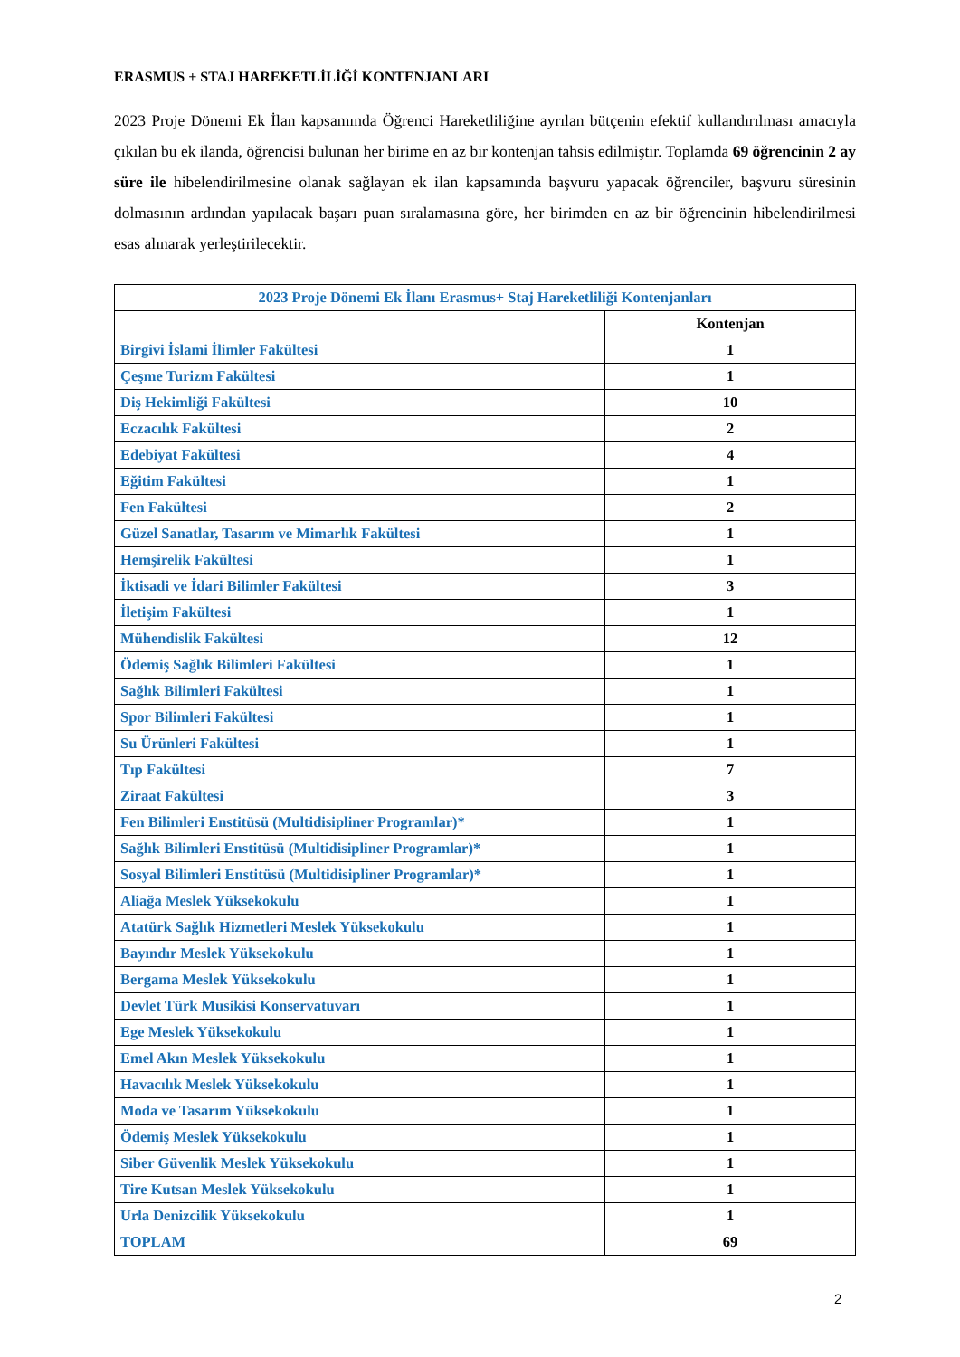ERASMUS + STAJ HAREKETLİLİĞİ KONTENJANLARI
2023 Proje Dönemi Ek İlan kapsamında Öğrenci Hareketliliğine ayrılan bütçenin efektif kullandırılması amacıyla çıkılan bu ek ilanda, öğrencisi bulunan her birime en az bir kontenjan tahsis edilmiştir. Toplamda 69 öğrencinin 2 ay süre ile hibelendirilmesine olanak sağlayan ek ilan kapsamında başvuru yapacak öğrenciler, başvuru süresinin dolmasının ardından yapılacak başarı puan sıralamasına göre, her birimden en az bir öğrencinin hibelendirilmesi esas alınarak yerleştirilecektir.
| 2023 Proje Dönemi Ek İlanı Erasmus+ Staj Hareketliliği Kontenjanları | |
| --- | --- |
| | Kontenjan |
| Birgivi İslami İlimler Fakültesi | 1 |
| Çeşme Turizm Fakültesi | 1 |
| Diş Hekimliği Fakültesi | 10 |
| Eczacılık Fakültesi | 2 |
| Edebiyat Fakültesi | 4 |
| Eğitim Fakültesi | 1 |
| Fen Fakültesi | 2 |
| Güzel Sanatlar, Tasarım ve Mimarlık Fakültesi | 1 |
| Hemşirelik Fakültesi | 1 |
| İktisadi ve İdari Bilimler Fakültesi | 3 |
| İletişim Fakültesi | 1 |
| Mühendislik Fakültesi | 12 |
| Ödemiş Sağlık Bilimleri Fakültesi | 1 |
| Sağlık Bilimleri Fakültesi | 1 |
| Spor Bilimleri Fakültesi | 1 |
| Su Ürünleri Fakültesi | 1 |
| Tıp Fakültesi | 7 |
| Ziraat Fakültesi | 3 |
| Fen Bilimleri Enstitüsü (Multidisipliner Programlar)* | 1 |
| Sağlık Bilimleri Enstitüsü (Multidisipliner Programlar)* | 1 |
| Sosyal Bilimleri Enstitüsü (Multidisipliner Programlar)* | 1 |
| Aliağa Meslek Yüksekokulu | 1 |
| Atatürk Sağlık Hizmetleri Meslek Yüksekokulu | 1 |
| Bayındır Meslek Yüksekokulu | 1 |
| Bergama Meslek Yüksekokulu | 1 |
| Devlet Türk Musikisi Konservatuvarı | 1 |
| Ege Meslek Yüksekokulu | 1 |
| Emel Akın Meslek Yüksekokulu | 1 |
| Havacılık Meslek Yüksekokulu | 1 |
| Moda ve Tasarım Yüksekokulu | 1 |
| Ödemiş Meslek Yüksekokulu | 1 |
| Siber Güvenlik Meslek Yüksekokulu | 1 |
| Tire Kutsan Meslek Yüksekokulu | 1 |
| Urla Denizcilik Yüksekokulu | 1 |
| TOPLAM | 69 |
2